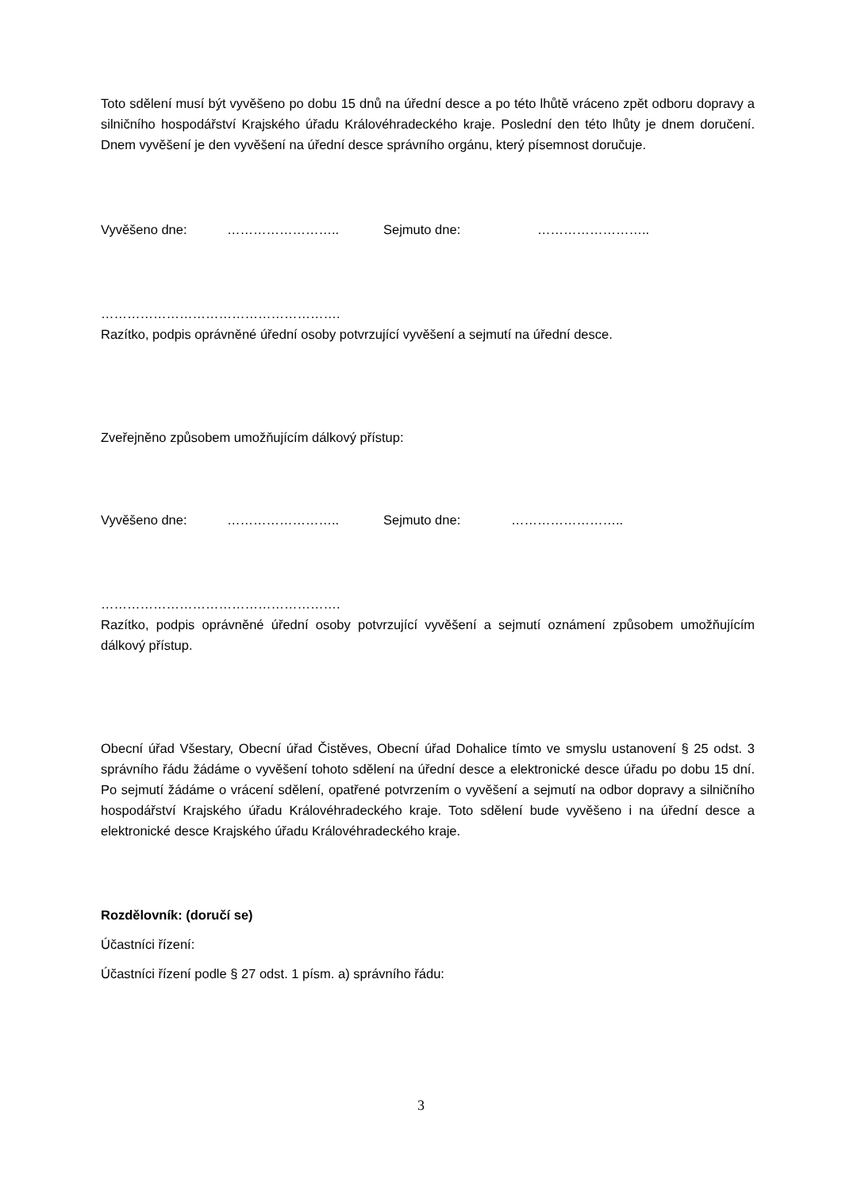Toto sdělení musí být vyvěšeno po dobu 15 dnů na úřední desce a po této lhůtě vráceno zpět odboru dopravy a silničního hospodářství Krajského úřadu Královéhradeckého kraje. Poslední den této lhůty je dnem doručení. Dnem vyvěšení je den vyvěšení na úřední desce správního orgánu, který písemnost doručuje.
Vyvěšeno dne: …………………….. Sejmuto dne: ……………………..
……………………………………………….
Razítko, podpis oprávněné úřední osoby potvrzující vyvěšení a sejmutí na úřední desce.
Zveřejněno způsobem umožňujícím dálkový přístup:
Vyvěšeno dne: …………………….. Sejmuto dne: ……………………..
……………………………………………….
Razítko, podpis oprávněné úřední osoby potvrzující vyvěšení a sejmutí oznámení způsobem umožňujícím dálkový přístup.
Obecní úřad Všestary, Obecní úřad Čistěves, Obecní úřad Dohalice tímto ve smyslu ustanovení § 25 odst. 3 správního řádu žádáme o vyvěšení tohoto sdělení na úřední desce a elektronické desce úřadu po dobu 15 dní. Po sejmutí žádáme o vrácení sdělení, opatřené potvrzením o vyvěšení a sejmutí na odbor dopravy a silničního hospodářství Krajského úřadu Královéhradeckého kraje. Toto sdělení bude vyvěšeno i na úřední desce a elektronické desce Krajského úřadu Královéhradeckého kraje.
Rozdělovník: (doručí se)
Účastníci řízení:
Účastníci řízení podle § 27 odst. 1 písm. a) správního řádu:
3